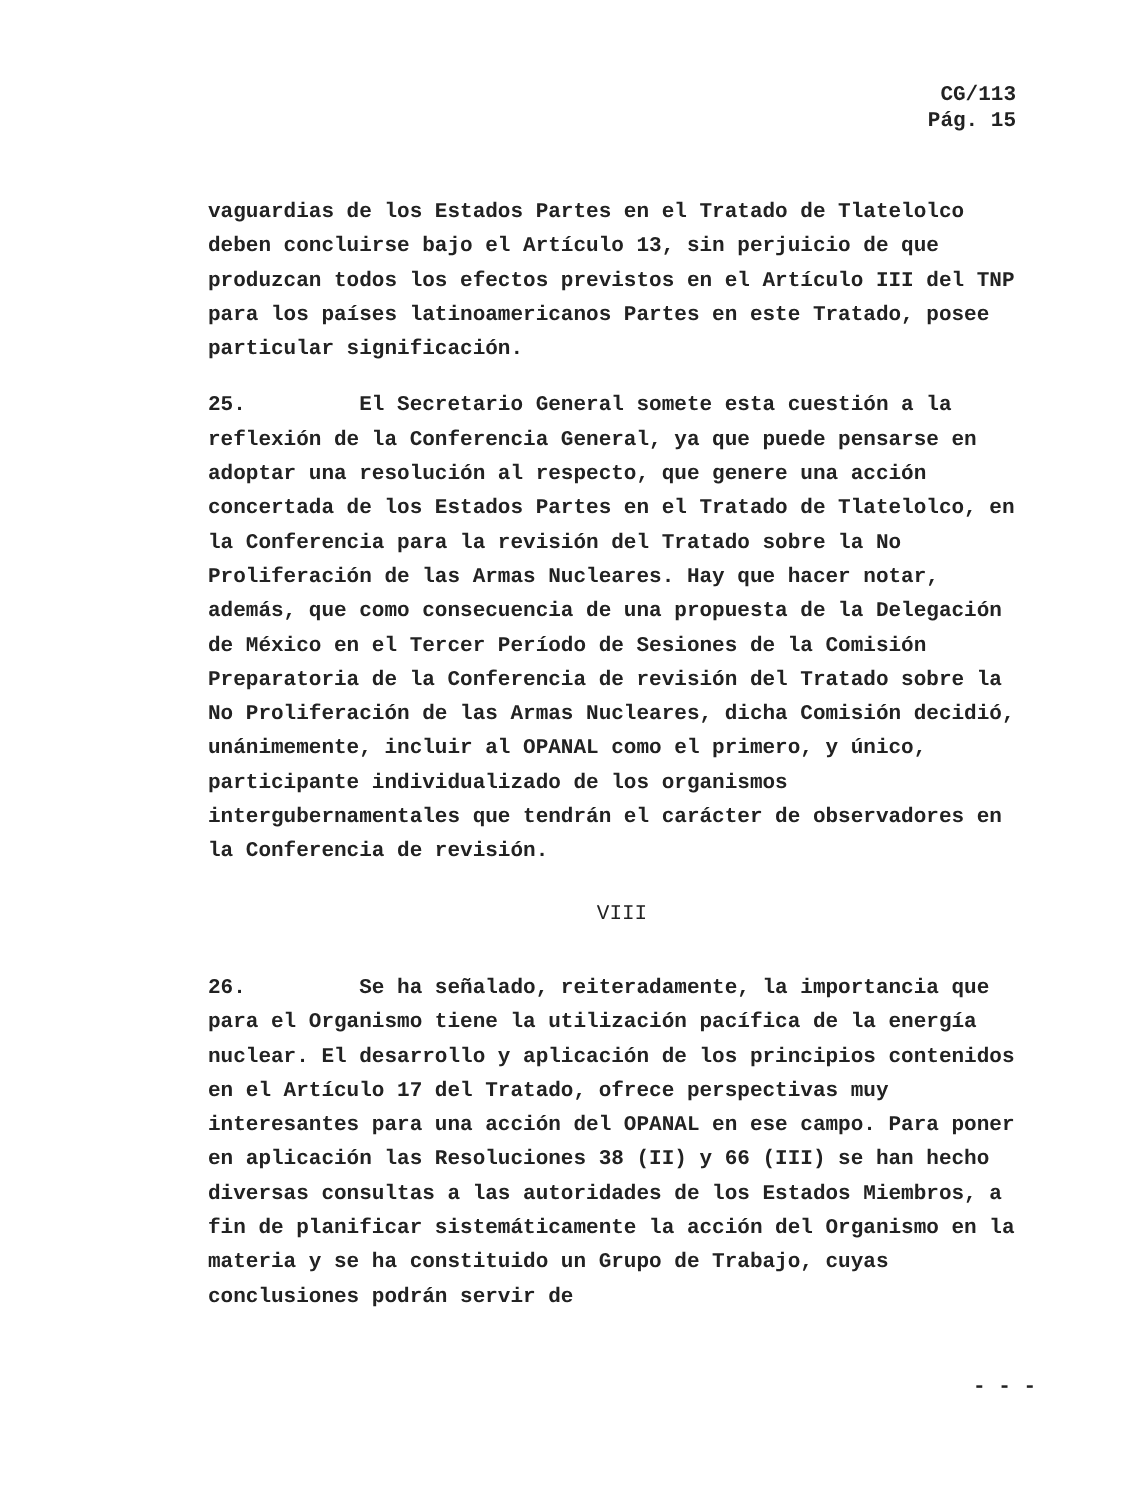CG/113
Pág. 15
vaguardias de los Estados Partes en el Tratado de Tlatelolco deben concluirse bajo el Artículo 13, sin perjuicio de que produzcan todos los efectos previstos en el Artículo III del TNP para los países latinoamericanos Partes en este Tratado, posee particular significación.
25. El Secretario General somete esta cuestión a la reflexión de la Conferencia General, ya que puede pensarse en adoptar una resolución al respecto, que genere una acción concertada de los Estados Partes en el Tratado de Tlatelolco, en la Conferencia para la revisión del Tratado sobre la No Proliferación de las Armas Nucleares. Hay que hacer notar, además, que como consecuencia de una propuesta de la Delegación de México en el Tercer Período de Sesiones de la Comisión Preparatoria de la Conferencia de revisión del Tratado sobre la No Proliferación de las Armas Nucleares, dicha Comisión decidió, unánimemente, incluir al OPANAL como el primero, y único, participante individualizado de los organismos intergubernamentales que tendrán el carácter de observadores en la Conferencia de revisión.
VIII
26. Se ha señalado, reiteradamente, la importancia que para el Organismo tiene la utilización pacífica de la energía nuclear. El desarrollo y aplicación de los principios contenidos en el Artículo 17 del Tratado, ofrece perspectivas muy interesantes para una acción del OPANAL en ese campo. Para poner en aplicación las Resoluciones 38 (II) y 66 (III) se han hecho diversas consultas a las autoridades de los Estados Miembros, a fin de planificar sistemáticamente la acción del Organismo en la materia y se ha constituido un Grupo de Trabajo, cuyas conclusiones podrán servir de
- - -